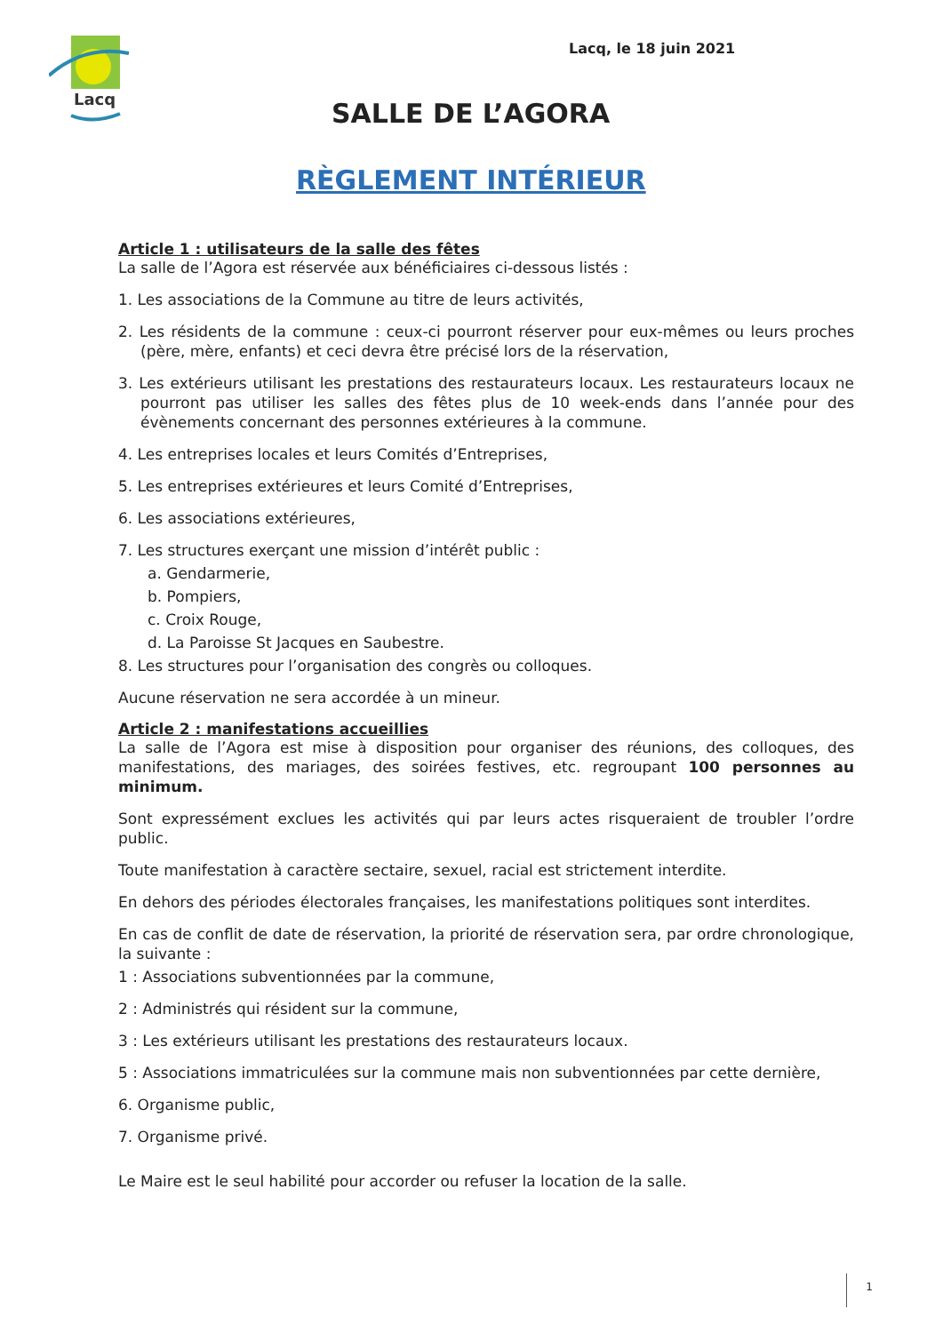Lacq
Lacq, le 18 juin 2021
SALLE DE L’AGORA
RÈGLEMENT INTÉRIEUR
Article 1 : utilisateurs de la salle des fêtes
La salle de l’Agora est réservée aux bénéficiaires ci-dessous listés :
1. Les associations de la Commune au titre de leurs activités,
2. Les résidents de la commune : ceux-ci pourront réserver pour eux-mêmes ou leurs proches (père, mère, enfants) et ceci devra être précisé lors de la réservation,
3. Les extérieurs utilisant les prestations des restaurateurs locaux. Les restaurateurs locaux ne pourront pas utiliser les salles des fêtes plus de 10 week-ends dans l’année pour des évènements concernant des personnes extérieures à la commune.
4. Les entreprises locales et leurs Comités d’Entreprises,
5. Les entreprises extérieures et leurs Comité d’Entreprises,
6. Les associations extérieures,
7. Les structures exerçant une mission d’intérêt public :
a. Gendarmerie,
b. Pompiers,
c. Croix Rouge,
d. La Paroisse St Jacques en Saubestre.
8. Les structures pour l’organisation des congrès ou colloques.
Aucune réservation ne sera accordée à un mineur.
Article 2 : manifestations accueillies
La salle de l’Agora est mise à disposition pour organiser des réunions, des colloques, des manifestations, des mariages, des soirées festives, etc. regroupant 100 personnes au minimum.
Sont expressément exclues les activités qui par leurs actes risqueraient de troubler l’ordre public.
Toute manifestation à caractère sectaire, sexuel, racial est strictement interdite.
En dehors des périodes électorales françaises, les manifestations politiques sont interdites.
En cas de conflit de date de réservation, la priorité de réservation sera, par ordre chronologique, la suivante :
1 : Associations subventionnées par la commune,
2 : Administrés qui résident sur la commune,
3 : Les extérieurs utilisant les prestations des restaurateurs locaux.
5 : Associations immatriculées sur la commune mais non subventionnées par cette dernière,
6. Organisme public,
7. Organisme privé.
Le Maire est le seul habilité pour accorder ou refuser la location de la salle.
1